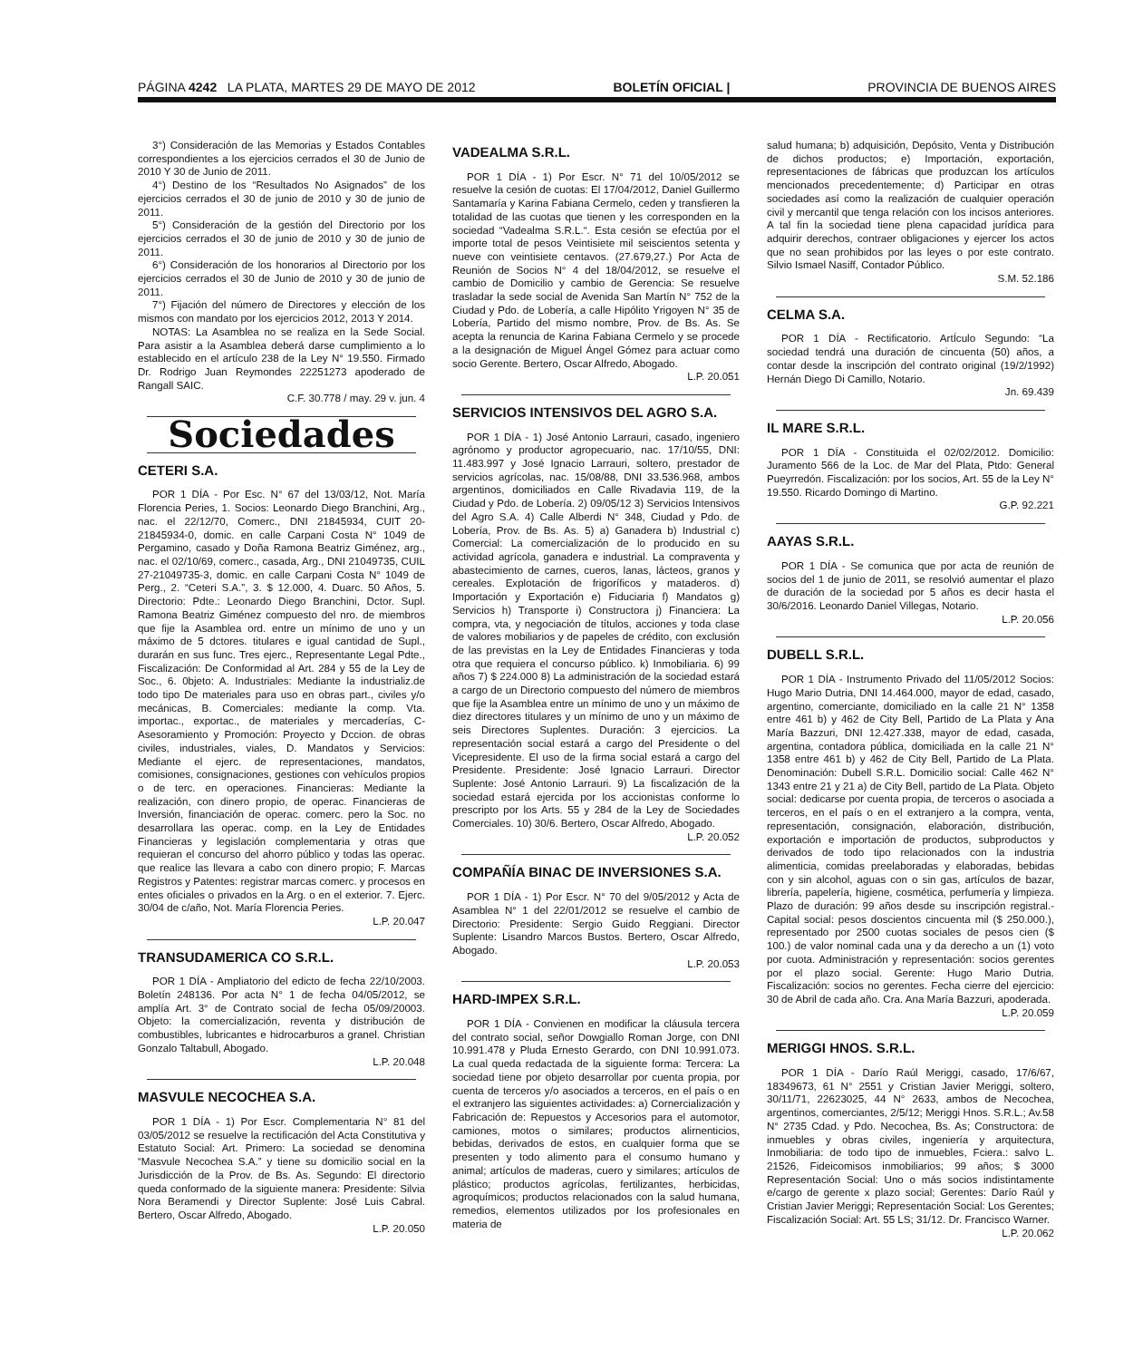PÁGINA 4242 LA PLATA, MARTES 29 DE MAYO DE 2012 BOLETÍN OFICIAL | PROVINCIA DE BUENOS AIRES
3°) Consideración de las Memorias y Estados Contables correspondientes a los ejercicios cerrados el 30 de Junio de 2010 Y 30 de Junio de 2011.
4°) Destino de los “Resultados No Asignados” de los ejercicios cerrados el 30 de junio de 2010 y 30 de junio de 2011.
5°) Consideración de la gestión del Directorio por los ejercicios cerrados el 30 de junio de 2010 y 30 de junio de 2011.
6°) Consideración de los honorarios al Directorio por los ejercicios cerrados el 30 de Junio de 2010 y 30 de junio de 2011.
7°) Fijación del número de Directores y elección de los mismos con mandato por los ejercicios 2012, 2013 Y 2014.
NOTAS: La Asamblea no se realiza en la Sede Social. Para asistir a la Asamblea deberá darse cumplimiento a lo establecido en el artículo 238 de la Ley N° 19.550. Firmado Dr. Rodrigo Juan Reymondes 22251273 apoderado de Rangall SAIC.
C.F. 30.778 / may. 29 v. jun. 4
Sociedades
CETERI S.A.
POR 1 DÍA - Por Esc. N° 67 del 13/03/12, Not. María Florencia Peries, 1. Socios: Leonardo Diego Branchini, Arg., nac. el 22/12/70, Comerc., DNI 21845934, CUIT 20-21845934-0, domic. en calle Carpani Costa N° 1049 de Pergamino, casado y Doña Ramona Beatriz Giménez, arg., nac. el 02/10/69, comerc., casada, Arg., DNI 21049735, CUIL 27-21049735-3, domic. en calle Carpani Costa N° 1049 de Perg., 2. “Ceteri S.A.”, 3. $ 12.000, 4. Duarc. 50 Años, 5. Directorio: Pdte.: Leonardo Diego Branchini, Dctor. Supl. Ramona Beatriz Giménez compuesto del nro. de miembros que fije la Asamblea ord. entre un mínimo de uno y un máximo de 5 dctores. titulares e igual cantidad de Supl., durarán en sus func. Tres ejerc., Representante Legal Pdte., Fiscalización: De Conformidad al Art. 284 y 55 de la Ley de Soc., 6. 0bjeto: A. Industriales: Mediante la industrializ.de todo tipo De materiales para uso en obras part., civiles y/o mecánicas, B. Comerciales: mediante la comp. Vta. importac., exportac., de materiales y mercaderías, C- Asesoramiento y Promoción: Proyecto y Dccion. de obras civiles, industriales, viales, D. Mandatos y Servicios: Mediante el ejerc. de representaciones, mandatos, comisiones, consignaciones, gestiones con vehículos propios o de terc. en operaciones. Financieras: Mediante la realización, con dinero propio, de operac. Financieras de Inversión, financiación de operac. comerc. pero la Soc. no desarrollara las operac. comp. en la Ley de Entidades Financieras y legislación complementaria y otras que requieran el concurso del ahorro público y todas las operac. que realice las llevara a cabo con dinero propio; F. Marcas Registros y Patentes: registrar marcas comerc. y procesos en entes oficiales o privados en la Arg. o en el exterior. 7. Ejerc. 30/04 de c/año, Not. María Florencia Peries.
L.P. 20.047
TRANSUDAMERICA CO S.R.L.
POR 1 DÍA - Ampliatorio del edicto de fecha 22/10/2003. Boletín 248136. Por acta N° 1 de fecha 04/05/2012, se amplía Art. 3° de Contrato social de fecha 05/09/20003. Objeto: la comercialización, reventa y distribución de combustibles, lubricantes e hidrocarburos a granel. Christian Gonzalo Taltabull, Abogado.
L.P. 20.048
MASVULE NECOCHEA S.A.
POR 1 DÍA - 1) Por Escr. Complementaria N° 81 del 03/05/2012 se resuelve la rectificación del Acta Constitutiva y Estatuto Social: Art. Primero: La sociedad se denomina “Masvule Necochea S.A.” y tiene su domicilio social en la Jurisdicción de la Prov. de Bs. As. Segundo: El directorio queda conformado de la siguiente manera: Presidente: Silvia Nora Beramendi y Director Suplente: José Luis Cabral. Bertero, Oscar Alfredo, Abogado.
L.P. 20.050
VADEALMA S.R.L.
POR 1 DÍA - 1) Por Escr. N° 71 del 10/05/2012 se resuelve la cesión de cuotas: El 17/04/2012, Daniel Guillermo Santamaría y Karina Fabiana Cermelo, ceden y transfieren la totalidad de las cuotas que tienen y les corresponden en la sociedad “Vadealma S.R.L.“. Esta cesión se efectúa por el importe total de pesos Veintisiete mil seiscientos setenta y nueve con veintisiete centavos. (27.679,27.) Por Acta de Reunión de Socios N° 4 del 18/04/2012, se resuelve el cambio de Domicilio y cambio de Gerencia: Se resuelve trasladar la sede social de Avenida San Martín N° 752 de la Ciudad y Pdo. de Lobería, a calle Hipólito Yrigoyen N° 35 de Lobería, Partido del mismo nombre, Prov. de Bs. As. Se acepta la renuncia de Karina Fabiana Cermelo y se procede a la designación de Miguel Ángel Gómez para actuar como socio Gerente. Bertero, Oscar Alfredo, Abogado.
L.P. 20.051
SERVICIOS INTENSIVOS DEL AGRO S.A.
POR 1 DÍA - 1) José Antonio Larrauri, casado, ingeniero agrónomo y productor agropecuario, nac. 17/10/55, DNI: 11.483.997 y José Ignacio Larrauri, soltero, prestador de servicios agrícolas, nac. 15/08/88, DNI 33.536.968, ambos argentinos, domiciliados en Calle Rivadavia 119, de la Ciudad y Pdo. de Lobería. 2) 09/05/12 3) Servicios Intensivos del Agro S.A. 4) Calle Alberdi N° 348, Ciudad y Pdo. de Lobería, Prov. de Bs. As. 5) a) Ganadera b) Industrial c) Comercial: La comercialización de lo producido en su actividad agrícola, ganadera e industrial. La compraventa y abastecimiento de carnes, cueros, lanas, lácteos, granos y cereales. Explotación de frigoríficos y mataderos. d) Importación y Exportación e) Fiduciaria f) Mandatos g) Servicios h) Transporte i) Constructora j) Financiera: La compra, vta, y negociación de títulos, acciones y toda clase de valores mobiliarios y de papeles de crédito, con exclusión de las previstas en la Ley de Entidades Financieras y toda otra que requiera el concurso público. k) Inmobiliaria. 6) 99 años 7) $ 224.000 8) La administración de la sociedad estará a cargo de un Directorio compuesto del número de miembros que fije la Asamblea entre un mínimo de uno y un máximo de diez directores titulares y un mínimo de uno y un máximo de seis Directores Suplentes. Duración: 3 ejercicios. La representación social estará a cargo del Presidente o del Vicepresidente. El uso de la firma social estará a cargo del Presidente. Presidente: José Ignacio Larrauri. Director Suplente: José Antonio Larrauri. 9) La fiscalización de la sociedad estará ejercida por los accionistas conforme lo prescripto por los Arts. 55 y 284 de la Ley de Sociedades Comerciales. 10) 30/6. Bertero, Oscar Alfredo, Abogado.
L.P. 20.052
COMPAÑÍA BINAC DE INVERSIONES S.A.
POR 1 DÍA - 1) Por Escr. N° 70 del 9/05/2012 y Acta de Asamblea N° 1 del 22/01/2012 se resuelve el cambio de Directorio: Presidente: Sergio Guido Reggiani. Director Suplente: Lisandro Marcos Bustos. Bertero, Oscar Alfredo, Abogado.
L.P. 20.053
HARD-IMPEX S.R.L.
POR 1 DÍA - Convienen en modificar la cláusula tercera del contrato social, señor Dowgiallo Roman Jorge, con DNI 10.991.478 y Pluda Ernesto Gerardo, con DNI 10.991.073. La cual queda redactada de la siguiente forma: Tercera: La sociedad tiene por objeto desarrollar por cuenta propia, por cuenta de terceros y/o asociados a terceros, en el país o en el extranjero las siguientes actividades: a) Cornercialización y Fabricación de: Repuestos y Accesorios para el automotor, camiones, motos o similares; productos alirnenticios, bebidas, derivados de estos, en cualquier forma que se presenten y todo alimento para el consumo humano y animal; artículos de maderas, cuero y similares; artículos de plástico; productos agrícolas, fertilizantes, herbicidas, agroquímicos; productos relacionados con la salud humana, remedios, elementos utilizados por los profesionales en materia de
salud humana; b) adquisición, Depósito, Venta y Distribución de dichos productos; e) Importación, exportación, representaciones de fábricas que produzcan los artículos mencionados precedentemente; d) Participar en otras sociedades así como la realización de cualquier operación civil y mercantil que tenga relación con los incisos anteriores. A tal fin la sociedad tiene plena capacidad jurídica para adquirir derechos, contraer obligaciones y ejercer los actos que no sean prohibidos por las leyes o por este contrato. Silvio Ismael Nasiff, Contador Público.
S.M. 52.186
CELMA S.A.
POR 1 DÍA - Rectificatorio. ArtÍculo Segundo: “La sociedad tendrá una duración de cincuenta (50) años, a contar desde la inscripción del contrato original (19/2/1992) Hernán Diego Di Camillo, Notario.
Jn. 69.439
IL MARE S.R.L.
POR 1 DÍA - Constituida el 02/02/2012. Domicilio: Juramento 566 de la Loc. de Mar del Plata, Ptdo: General Pueyrredón. Fiscalización: por los socios, Art. 55 de la Ley N° 19.550. Ricardo Domingo di Martino.
G.P. 92.221
AAYAS S.R.L.
POR 1 DÍA - Se comunica que por acta de reunión de socios del 1 de junio de 2011, se resolvió aumentar el plazo de duración de la sociedad por 5 años es decir hasta el 30/6/2016. Leonardo Daniel Villegas, Notario.
L.P. 20.056
DUBELL S.R.L.
POR 1 DÍA - Instrumento Privado del 11/05/2012 Socios: Hugo Mario Dutria, DNI 14.464.000, mayor de edad, casado, argentino, comerciante, domiciliado en la calle 21 N° 1358 entre 461 b) y 462 de City Bell, Partido de La Plata y Ana María Bazzuri, DNI 12.427.338, mayor de edad, casada, argentina, contadora pública, domiciliada en la calle 21 N° 1358 entre 461 b) y 462 de City Bell, Partido de La Plata. Denominación: Dubell S.R.L. Domicilio social: Calle 462 N° 1343 entre 21 y 21 a) de City Bell, partido de La Plata. Objeto social: dedicarse por cuenta propia, de terceros o asociada a terceros, en el país o en el extranjero a la compra, venta, representación, consignación, elaboración, distribución, exportación e importación de productos, subproductos y derivados de todo tipo relacionados con la industria alimenticia, comidas preelaboradas y elaboradas, bebidas con y sin alcohol, aguas con o sin gas, artículos de bazar, librería, papelería, higiene, cosmética, perfumería y limpieza. Plazo de duración: 99 años desde su inscripción registral.- Capital social: pesos doscientos cincuenta mil ($ 250.000.), representado por 2500 cuotas sociales de pesos cien ($ 100.) de valor nominal cada una y da derecho a un (1) voto por cuota. Administración y representación: socios gerentes por el plazo social. Gerente: Hugo Mario Dutria. Fiscalización: socios no gerentes. Fecha cierre del ejercicio: 30 de Abril de cada año. Cra. Ana María Bazzuri, apoderada.
L.P. 20.059
MERIGGI HNOS. S.R.L.
POR 1 DÍA - Darío Raúl Meriggi, casado, 17/6/67, 18349673, 61 N° 2551 y Cristian Javier Meriggi, soltero, 30/11/71, 22623025, 44 N° 2633, ambos de Necochea, argentinos, comerciantes, 2/5/12; Meriggi Hnos. S.R.L.; Av.58 N° 2735 Cdad. y Pdo. Necochea, Bs. As; Constructora: de inmuebles y obras civiles, ingeniería y arquitectura, Inmobiliaria: de todo tipo de inmuebles, Fciera.: salvo L. 21526, Fideicomisos inmobiliarios; 99 años; $ 3000 Representación Social: Uno o más socios indistintamente e/cargo de gerente x plazo social; Gerentes: Darío Raúl y Cristian Javier Meriggi; Representación Social: Los Gerentes; Fiscalización Social: Art. 55 LS; 31/12. Dr. Francisco Warner.
L.P. 20.062